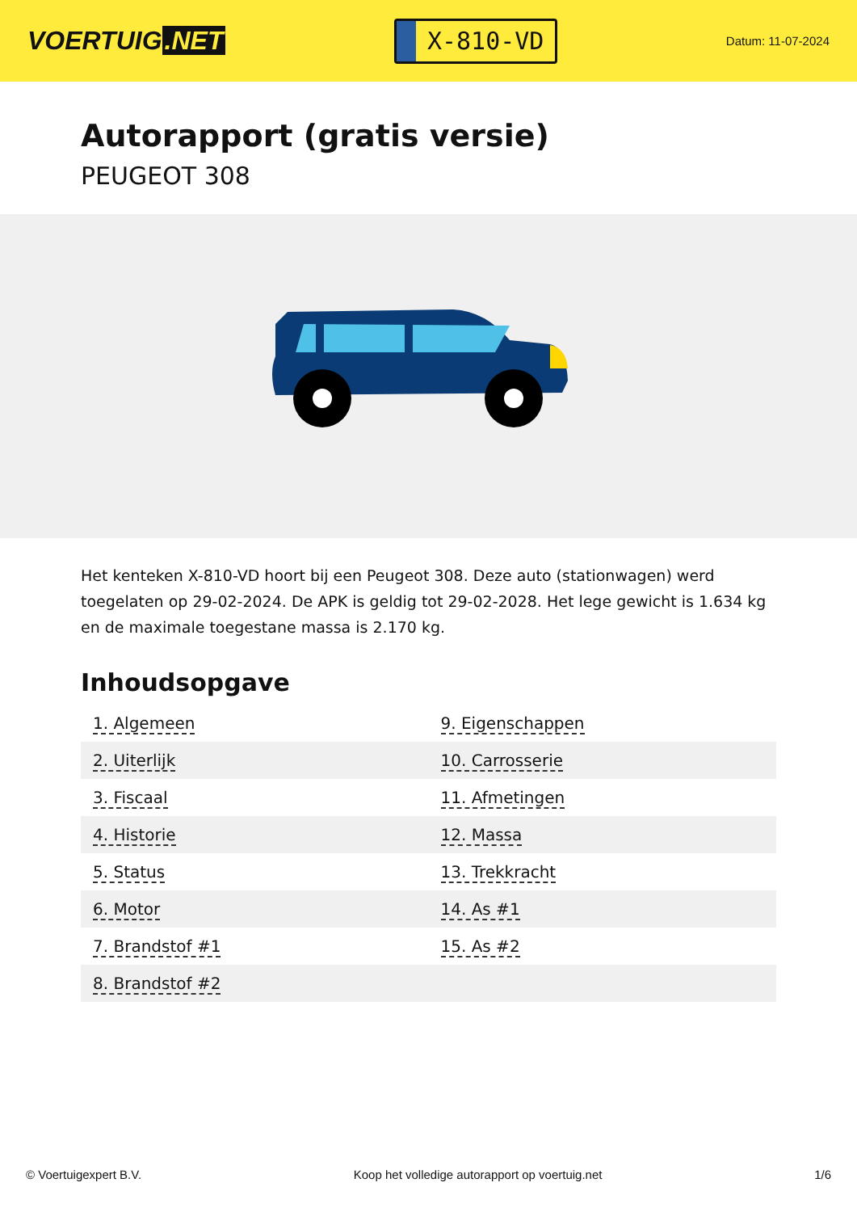VOERTUIG.NET
X-810-VD
Datum: 11-07-2024
Autorapport (gratis versie)
PEUGEOT 308
Het kenteken X-810-VD hoort bij een Peugeot 308. Deze auto (stationwagen) werd toegelaten op 29-02-2024. De APK is geldig tot 29-02-2028. Het lege gewicht is 1.634 kg en de maximale toegestane massa is 2.170 kg.
Inhoudsopgave
| 1. Algemeen | 9. Eigenschappen |
| 2. Uiterlijk | 10. Carrosserie |
| 3. Fiscaal | 11. Afmetingen |
| 4. Historie | 12. Massa |
| 5. Status | 13. Trekkracht |
| 6. Motor | 14. As #1 |
| 7. Brandstof #1 | 15. As #2 |
| 8. Brandstof #2 | |
© Voertuigexpert B.V. Koop het volledige autorapport op voertuig.net 1/6